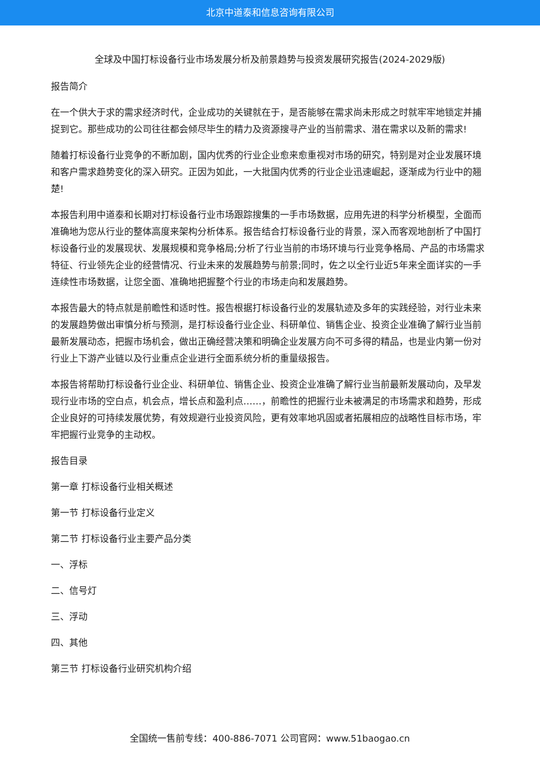北京中道泰和信息咨询有限公司
全球及中国打标设备行业市场发展分析及前景趋势与投资发展研究报告(2024-2029版)
报告简介
在一个供大于求的需求经济时代，企业成功的关键就在于，是否能够在需求尚未形成之时就牢牢地锁定并捕捉到它。那些成功的公司往往都会倾尽毕生的精力及资源搜寻产业的当前需求、潜在需求以及新的需求!
随着打标设备行业竞争的不断加剧，国内优秀的行业企业愈来愈重视对市场的研究，特别是对企业发展环境和客户需求趋势变化的深入研究。正因为如此，一大批国内优秀的行业企业迅速崛起，逐渐成为行业中的翘楚!
本报告利用中道泰和长期对打标设备行业市场跟踪搜集的一手市场数据，应用先进的科学分析模型，全面而准确地为您从行业的整体高度来架构分析体系。报告结合打标设备行业的背景，深入而客观地剖析了中国打标设备行业的发展现状、发展规模和竞争格局;分析了行业当前的市场环境与行业竞争格局、产品的市场需求特征、行业领先企业的经营情况、行业未来的发展趋势与前景;同时，佐之以全行业近5年来全面详实的一手连续性市场数据，让您全面、准确地把握整个行业的市场走向和发展趋势。
本报告最大的特点就是前瞻性和适时性。报告根据打标设备行业的发展轨迹及多年的实践经验，对行业未来的发展趋势做出审慎分析与预测，是打标设备行业企业、科研单位、销售企业、投资企业准确了解行业当前最新发展动态，把握市场机会，做出正确经营决策和明确企业发展方向不可多得的精品，也是业内第一份对行业上下游产业链以及行业重点企业进行全面系统分析的重量级报告。
本报告将帮助打标设备行业企业、科研单位、销售企业、投资企业准确了解行业当前最新发展动向，及早发现行业市场的空白点，机会点，增长点和盈利点……，前瞻性的把握行业未被满足的市场需求和趋势，形成企业良好的可持续发展优势，有效规避行业投资风险，更有效率地巩固或者拓展相应的战略性目标市场，牢牢把握行业竞争的主动权。
报告目录
第一章 打标设备行业相关概述
第一节 打标设备行业定义
第二节 打标设备行业主要产品分类
一、浮标
二、信号灯
三、浮动
四、其他
第三节 打标设备行业研究机构介绍
全国统一售前专线：400-886-7071 公司官网：www.51baogao.cn